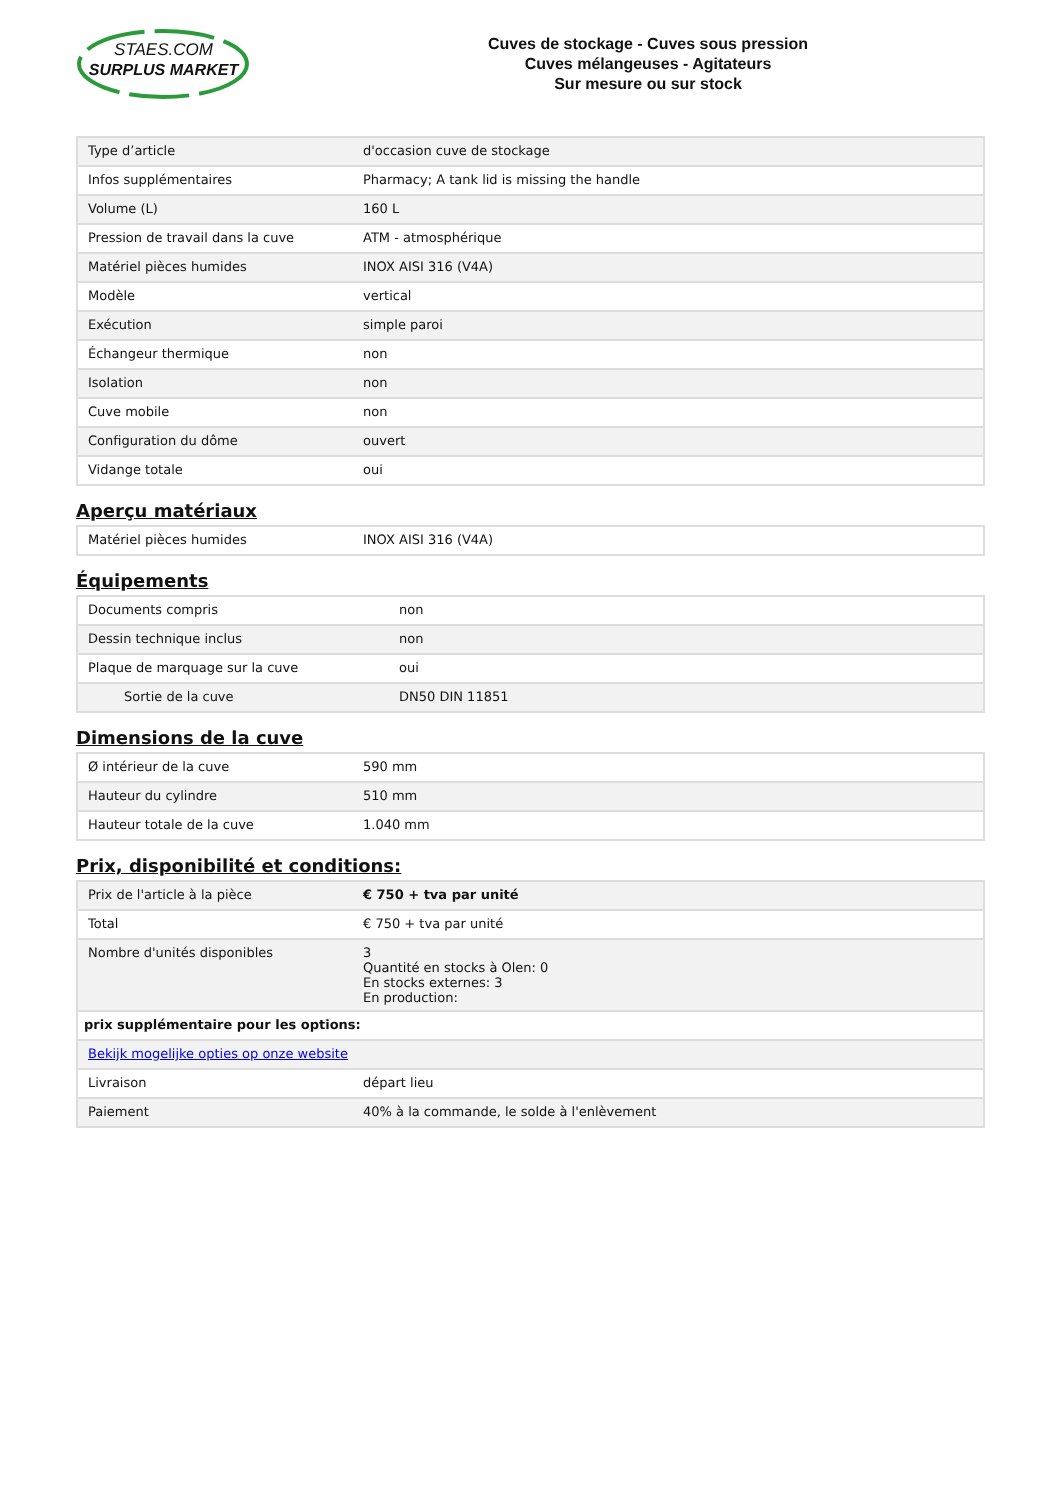STAES.COM
SURPLUS MARKET
Cuves de stockage - Cuves sous pression
Cuves mélangeuses - Agitateurs
Sur mesure ou sur stock
| Type d’article | d'occasion cuve de stockage |
| Infos supplémentaires | Pharmacy; A tank lid is missing the handle |
| Volume (L) | 160 L |
| Pression de travail dans la cuve | ATM - atmosphérique |
| Matériel pièces humides | INOX AISI 316 (V4A) |
| Modèle | vertical |
| Exécution | simple paroi |
| Échangeur thermique | non |
| Isolation | non |
| Cuve mobile | non |
| Configuration du dôme | ouvert |
| Vidange totale | oui |
Aperçu matériaux
| Matériel pièces humides | INOX AISI 316 (V4A) |
Équipements
| Documents compris | non |
| Dessin technique inclus | non |
| Plaque de marquage sur la cuve | oui |
| Sortie de la cuve | DN50 DIN 11851 |
Dimensions de la cuve
| Ø intérieur de la cuve | 590 mm |
| Hauteur du cylindre | 510 mm |
| Hauteur totale de la cuve | 1.040 mm |
Prix, disponibilité et conditions:
| Prix de l'article à la pièce | € 750 + tva par unité |
| Total | € 750 + tva par unité |
| Nombre d'unités disponibles | 3 Quantité en stocks à Olen: 0 En stocks externes: 3 En production: |
| prix supplémentaire pour les options: | |
| Bekijk mogelijke opties op onze website | |
| Livraison | départ lieu |
| Paiement | 40% à la commande, le solde à l'enlèvement |